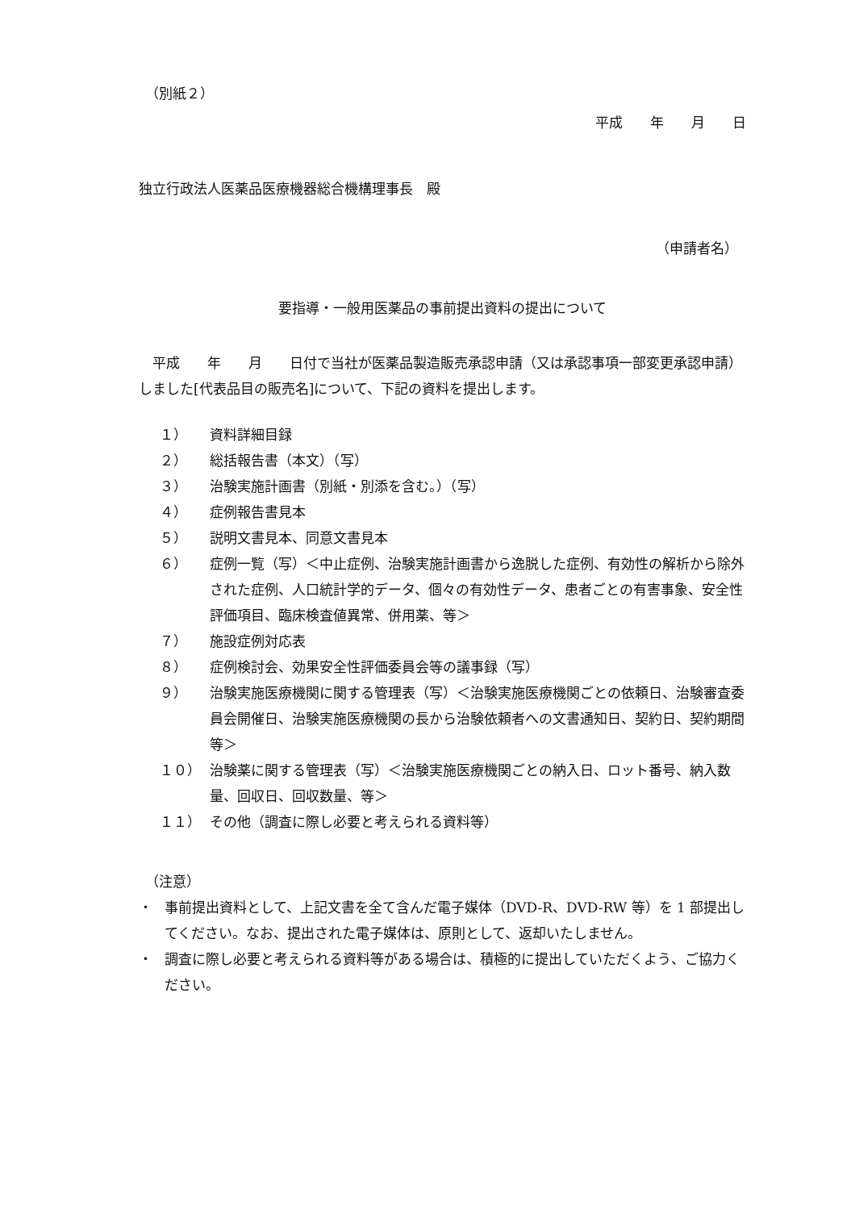（別紙２）
平成　　年　　月　　日
独立行政法人医薬品医療機器総合機構理事長　殿
（申請者名）
要指導・一般用医薬品の事前提出資料の提出について
平成　　年　　月　　日付で当社が医薬品製造販売承認申請（又は承認事項一部変更承認申請）しました[代表品目の販売名]について、下記の資料を提出します。
１） 資料詳細目録
２） 総括報告書（本文）（写）
３） 治験実施計画書（別紙・別添を含む。）（写）
４） 症例報告書見本
５） 説明文書見本、同意文書見本
６） 症例一覧（写）＜中止症例、治験実施計画書から逸脱した症例、有効性の解析から除外された症例、人口統計学的データ、個々の有効性データ、患者ごとの有害事象、安全性評価項目、臨床検査値異常、併用薬、等＞
７） 施設症例対応表
８） 症例検討会、効果安全性評価委員会等の議事録（写）
９） 治験実施医療機関に関する管理表（写）＜治験実施医療機関ごとの依頼日、治験審査委員会開催日、治験実施医療機関の長から治験依頼者への文書通知日、契約日、契約期間等＞
１０） 治験薬に関する管理表（写）＜治験実施医療機関ごとの納入日、ロット番号、納入数量、回収日、回収数量、等＞
１１） その他（調査に際し必要と考えられる資料等）
（注意）
・ 事前提出資料として、上記文書を全て含んだ電子媒体（DVD-R、DVD-RW 等）を 1 部提出してください。なお、提出された電子媒体は、原則として、返却いたしません。
・ 調査に際し必要と考えられる資料等がある場合は、積極的に提出していただくよう、ご協力ください。